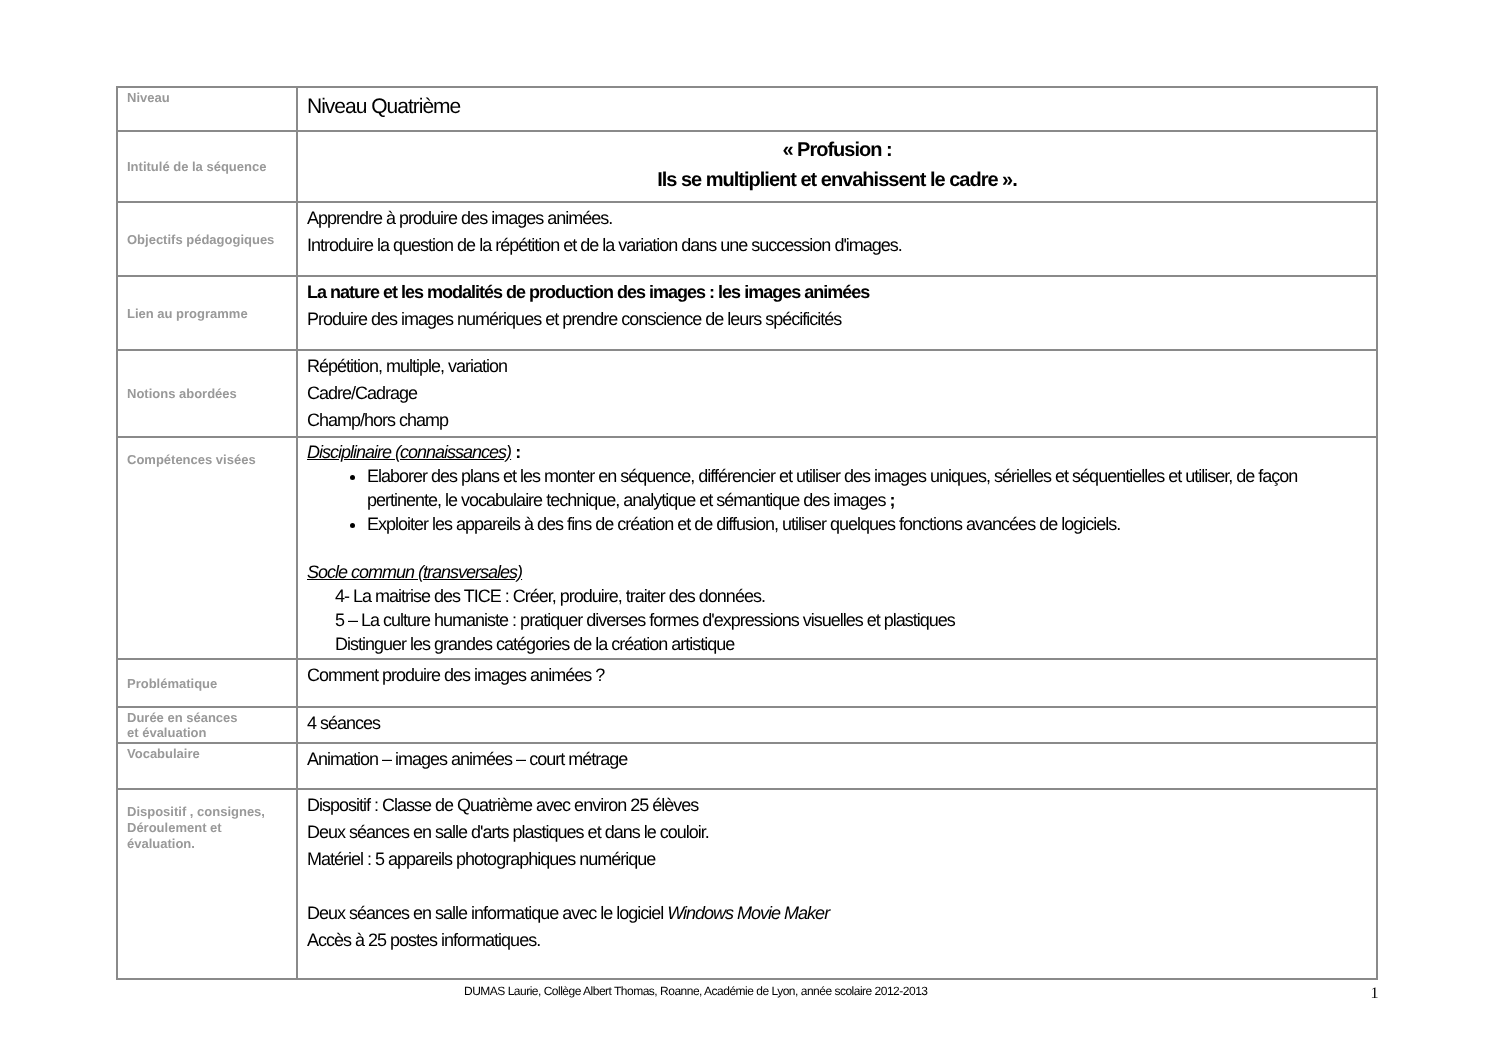| Niveau | Niveau Quatrième |
| Intitulé de la séquence | « Profusion : Ils se multiplient et envahissent le cadre ». |
| Objectifs pédagogiques | Apprendre à produire des images animées. Introduire la question de la répétition et de la variation dans une succession d'images. |
| Lien au programme | La nature et les modalités de production des images : les images animées Produire des images numériques et prendre conscience de leurs spécificités |
| Notions abordées | Répétition, multiple, variation Cadre/Cadrage Champ/hors champ |
| Compétences visées | Disciplinaire (connaissances) : Elaborer des plans et les monter en séquence, différencier et utiliser des images uniques, sérielles et séquentielles et utiliser, de façon pertinente, le vocabulaire technique, analytique et sémantique des images ; Exploiter les appareils à des fins de création et de diffusion, utiliser quelques fonctions avancées de logiciels. Socle commun (transversales) 4- La maitrise des TICE : Créer, produire, traiter des données. 5 – La culture humaniste : pratiquer diverses formes d'expressions visuelles et plastiques Distinguer les grandes catégories de la création artistique |
| Problématique | Comment produire des images animées ? |
| Durée en séances et évaluation | 4 séances |
| Vocabulaire | Animation – images animées – court métrage |
| Dispositif , consignes, Déroulement et évaluation. | Dispositif : Classe de Quatrième avec environ 25 élèves Deux séances en salle d'arts plastiques et dans le couloir. Matériel : 5 appareils photographiques numérique Deux séances en salle informatique avec le logiciel Windows Movie Maker Accès à 25 postes informatiques. |
DUMAS Laurie, Collège Albert Thomas, Roanne, Académie de Lyon, année scolaire 2012-2013 1